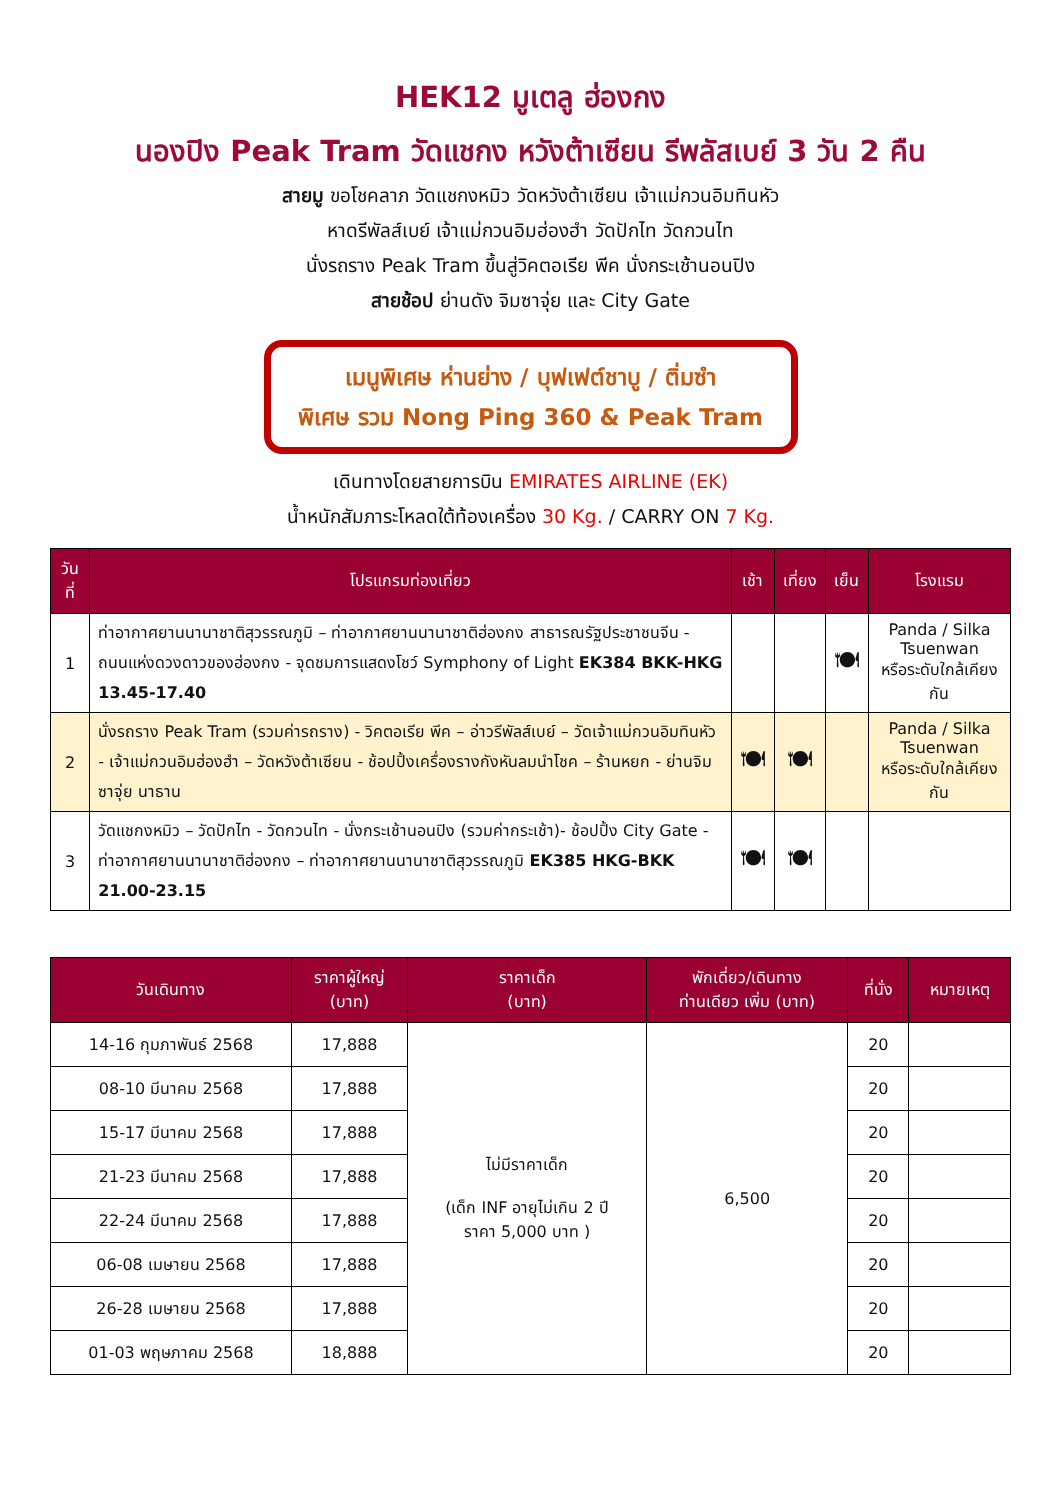HEK12 มูเตลู ฮ่องกง
นองปิง Peak Tram วัดแชกง หวังต้าเซียน รีพลัสเบย์ 3 วัน 2 คืน
สายมู ขอโชคลาภ วัดแชกงหมิว วัดหวังต้าเซียน เจ้าแม่กวนอิมทินหัว
หาดรีพัลส์เบย์ เจ้าแม่กวนอิมฮ่องฮำ วัดปักไท วัดกวนไท
นั่งรถราง Peak Tram ขึ้นสู่วิคตอเรีย พีค นั่งกระเช้านอนปิง
สายช้อป ย่านดัง จิมซาจุ่ย และ City Gate
เมนูพิเศษ ห่านย่าง / บุฟเฟต์ชาบู / ติ่มซำ
พิเศษ รวม Nong Ping 360 & Peak Tram
เดินทางโดยสายการบิน EMIRATES AIRLINE (EK)
น้ำหนักสัมภาระโหลดใต้ท้องเครื่อง 30 Kg. / CARRY ON 7 Kg.
| วันที่ | โปรแกรมท่องเที่ยว | เช้า | เที่ยง | เย็น | โรงแรม |
| --- | --- | --- | --- | --- | --- |
| 1 | ท่าอากาศยานนานาชาติสุวรรณภูมิ – ท่าอากาศยานนานาชาติฮ่องกง สาธารณรัฐประชาชนจีน - ถนนแห่งดวงดาวของฮ่องกง - จุดชมการแสดงโชว์ Symphony of Light EK384 BKK-HKG 13.45-17.40 | | | 🍽 | Panda / Silka Tsuenwan หรือระดับใกล้เคียงกัน |
| 2 | นั่งรถราง Peak Tram (รวมค่ารถราง) - วิคตอเรีย พีค – อ่าวรีพัลส์เบย์ – วัดเจ้าแม่กวนอิมทินหัว - เจ้าแม่กวนอิมฮ่องฮำ – วัดหวังต้าเซียน - ช้อปปิ้งเครื่องรางกังหันลมนำโชค – ร้านหยก - ย่านจิมซาจุ่ย นาธาน | 🍽 | 🍽 | | Panda / Silka Tsuenwan หรือระดับใกล้เคียงกัน |
| 3 | วัดแชกงหมิว – วัดปักไท - วัดกวนไท - นั่งกระเช้านอนปิง (รวมค่ากระเช้า)- ช้อปปิ้ง City Gate - ท่าอากาศยานนานาชาติฮ่องกง – ท่าอากาศยานนานาชาติสุวรรณภูมิ EK385 HKG-BKK 21.00-23.15 | 🍽 | 🍽 | | |
| วันเดินทาง | ราคาผู้ใหญ่ (บาท) | ราคาเด็ก (บาท) | พักเดี่ยว/เดินทาง ท่านเดียว เพิ่ม (บาท) | ที่นั่ง | หมายเหตุ |
| --- | --- | --- | --- | --- | --- |
| 14-16 กุมภาพันธ์ 2568 | 17,888 | ไม่มีราคาเด็ก (เด็ก INF อายุไม่เกิน 2 ปี ราคา 5,000 บาท ) | 6,500 | 20 | |
| 08-10 มีนาคม 2568 | 17,888 | | | 20 | |
| 15-17 มีนาคม 2568 | 17,888 | | | 20 | |
| 21-23 มีนาคม 2568 | 17,888 | | | 20 | |
| 22-24 มีนาคม 2568 | 17,888 | | | 20 | |
| 06-08 เมษายน 2568 | 17,888 | | | 20 | |
| 26-28 เมษายน 2568 | 17,888 | | | 20 | |
| 01-03 พฤษภาคม 2568 | 18,888 | | | 20 | |